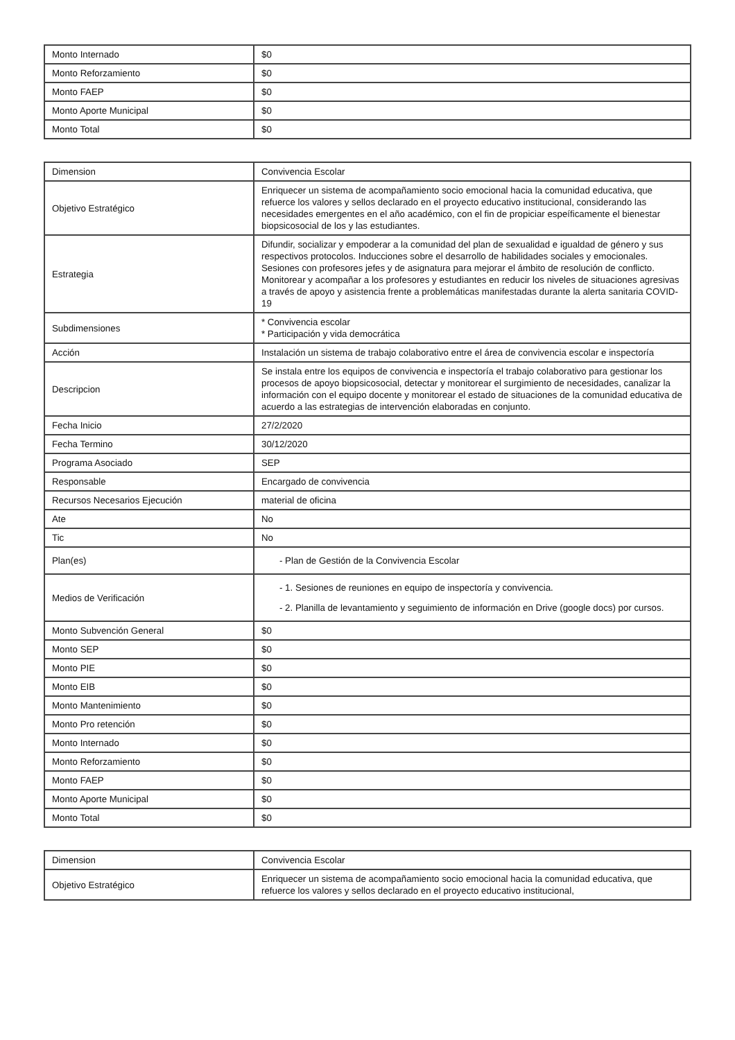| Monto Internado | $0 |
| Monto Reforzamiento | $0 |
| Monto FAEP | $0 |
| Monto Aporte Municipal | $0 |
| Monto Total | $0 |
| Dimension | Convivencia Escolar |
| Objetivo Estratégico | Enriquecer un sistema de acompañamiento socio emocional hacia la comunidad educativa, que refuerce los valores y sellos declarado en el proyecto educativo institucional, considerando las necesidades emergentes en el año académico, con el fin de propiciar espeíficamente el bienestar biopsicosocial de los y las estudiantes. |
| Estrategia | Difundir, socializar y empoderar a la comunidad del plan de sexualidad e igualdad de género y sus respectivos protocolos. Inducciones sobre el desarrollo de habilidades sociales y emocionales. Sesiones con profesores jefes y de asignatura para mejorar el ámbito de resolución de conflicto. Monitorear y acompañar a los profesores y estudiantes en reducir los niveles de situaciones agresivas a través de apoyo y asistencia frente a problemáticas manifestadas durante la alerta sanitaria COVID-19 |
| Subdimensiones | * Convivencia escolar * Participación y vida democrática |
| Acción | Instalación un sistema de trabajo colaborativo entre el área de convivencia escolar e inspectoría |
| Descripcion | Se instala entre los equipos de convivencia e inspectoría el trabajo colaborativo para gestionar los procesos de apoyo biopsicosocial, detectar y monitorear el surgimiento de necesidades, canalizar la información con el equipo docente y monitorear el estado de situaciones de la comunidad educativa de acuerdo a las estrategias de intervención elaboradas en conjunto. |
| Fecha Inicio | 27/2/2020 |
| Fecha Termino | 30/12/2020 |
| Programa Asociado | SEP |
| Responsable | Encargado de convivencia |
| Recursos Necesarios Ejecución | material de oficina |
| Ate | No |
| Tic | No |
| Plan(es) | - Plan de Gestión de la Convivencia Escolar |
| Medios de Verificación | - 1. Sesiones de reuniones en equipo de inspectoría y convivencia. - 2. Planilla de levantamiento y seguimiento de información en Drive (google docs) por cursos. |
| Monto Subvención General | $0 |
| Monto SEP | $0 |
| Monto PIE | $0 |
| Monto EIB | $0 |
| Monto Mantenimiento | $0 |
| Monto Pro retención | $0 |
| Monto Internado | $0 |
| Monto Reforzamiento | $0 |
| Monto FAEP | $0 |
| Monto Aporte Municipal | $0 |
| Monto Total | $0 |
| Dimension | Convivencia Escolar |
| Objetivo Estratégico | Enriquecer un sistema de acompañamiento socio emocional hacia la comunidad educativa, que refuerce los valores y sellos declarado en el proyecto educativo institucional, |